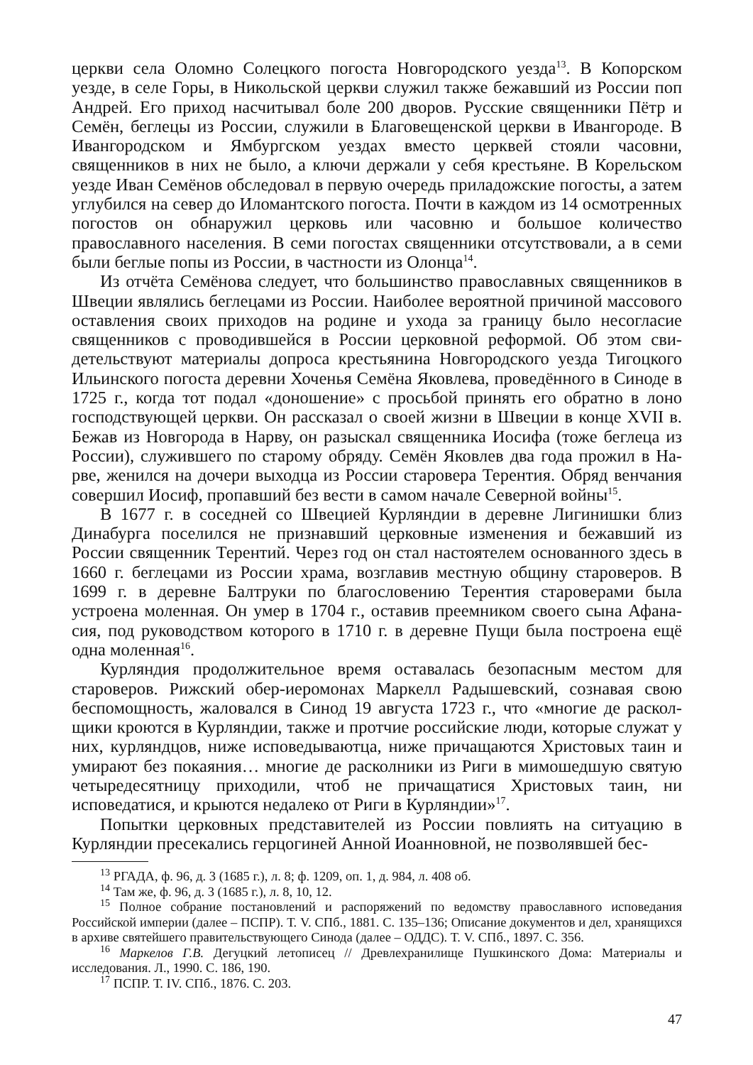церкви села Оломно Солецкого погоста Новгородского уезда<sup>13</sup>. В Копорском уезде, в селе Горы, в Никольской церкви служил также бежавший из России поп Андрей. Его приход насчитывал боле 200 дворов. Русские священники Пётр и Семён, беглецы из России, служили в Благовещенской церкви в Иван­городе. В Ивангородском и Ямбургском уездах вместо церквей стояли часовни, священников в них не было, а ключи держали у себя крестьяне. В Корельском уезде Иван Семёнов обследовал в первую очередь приладожские погосты, а затем углубился на север до Иломантского погоста. Почти в каждом из 14 осмотренных погостов он обнаружил церковь или часовню и большое количе­ство православного населения. В семи погостах священники отсутствовали, а в семи были беглые попы из России, в частности из Олонца<sup>14</sup>.
Из отчёта Семёнова следует, что большинство православных священников в Швеции являлись беглецами из России. Наиболее вероятной причиной массо­вого оставления своих приходов на родине и ухода за границу было несогласие священников с проводившейся в России церковной реформой. Об этом сви­детельствуют материалы допроса крестьянина Новгородского уезда Тигоцкого Ильинского погоста деревни Хоченья Семёна Яковлева, проведённого в Синоде в 1725 г., когда тот подал «доношение» с просьбой принять его обратно в лоно господствующей церкви. Он рассказал о своей жизни в Швеции в конце XVII в. Бежав из Новгорода в Нарву, он разыскал священника Иосифа (тоже беглеца из России), служившего по старому обряду. Семён Яковлев два года прожил в На­рве, женился на дочери выходца из России старовера Терентия. Обряд венча­ния совершил Иосиф, пропавший без вести в самом начале Северной войны<sup>15</sup>.
В 1677 г. в соседней со Швецией Курляндии в деревне Лигинишки близ Динабурга поселился не признавший церковные изменения и бежавший из России священник Терентий. Через год он стал настоятелем основанного здесь в 1660 г. беглецами из России храма, возглавив местную общину староверов. В 1699 г. в деревне Балтруки по благословению Терентия староверами была устроена моленная. Он умер в 1704 г., оставив преемником своего сына Афана­сия, под руководством которого в 1710 г. в деревне Пущи была построена ещё одна моленная<sup>16</sup>.
Курляндия продолжительное время оставалась безопасным местом для староверов. Рижский обер-иеромонах Маркелл Радышевский, сознавая свою беспомощность, жаловался в Синод 19 августа 1723 г., что «многие де раскол­щики кроются в Курляндии, также и протчие российские люди, которые слу­жат у них, курляндцов, ниже исповедываютца, ниже причащаются Христовых таин и умирают без покаяния… многие де расколники из Риги в мимошедшую святую четыредесятницу приходили, чтоб не причащатися Христовых таин, ни исповедатися, и крыются недалеко от Риги в Курляндии»<sup>17</sup>.
Попытки церковных представителей из России повлиять на ситуацию в Курляндии пресекались герцогиней Анной Иоанновной, не позволявшей бес-
<sup>13</sup> РГАДА, ф. 96, д. 3 (1685 г.), л. 8; ф. 1209, оп. 1, д. 984, л. 408 об.
<sup>14</sup> Там же, ф. 96, д. 3 (1685 г.), л. 8, 10, 12.
<sup>15</sup> Полное собрание постановлений и распоряжений по ведомству православного исповеда­ния Российской империи (далее – ПСПР). Т. V. СПб., 1881. С. 135–136; Описание документов и дел, хранящихся в архиве святейшего правительствующего Синода (далее – ОДДС). Т. V. СПб., 1897. С. 356.
<sup>16</sup> Маркелов Г.В. Дегуцкий летописец // Древлехранилище Пушкинского Дома: Материалы и исследования. Л., 1990. С. 186, 190.
<sup>17</sup> ПСПР. Т. IV. СПб., 1876. С. 203.
47